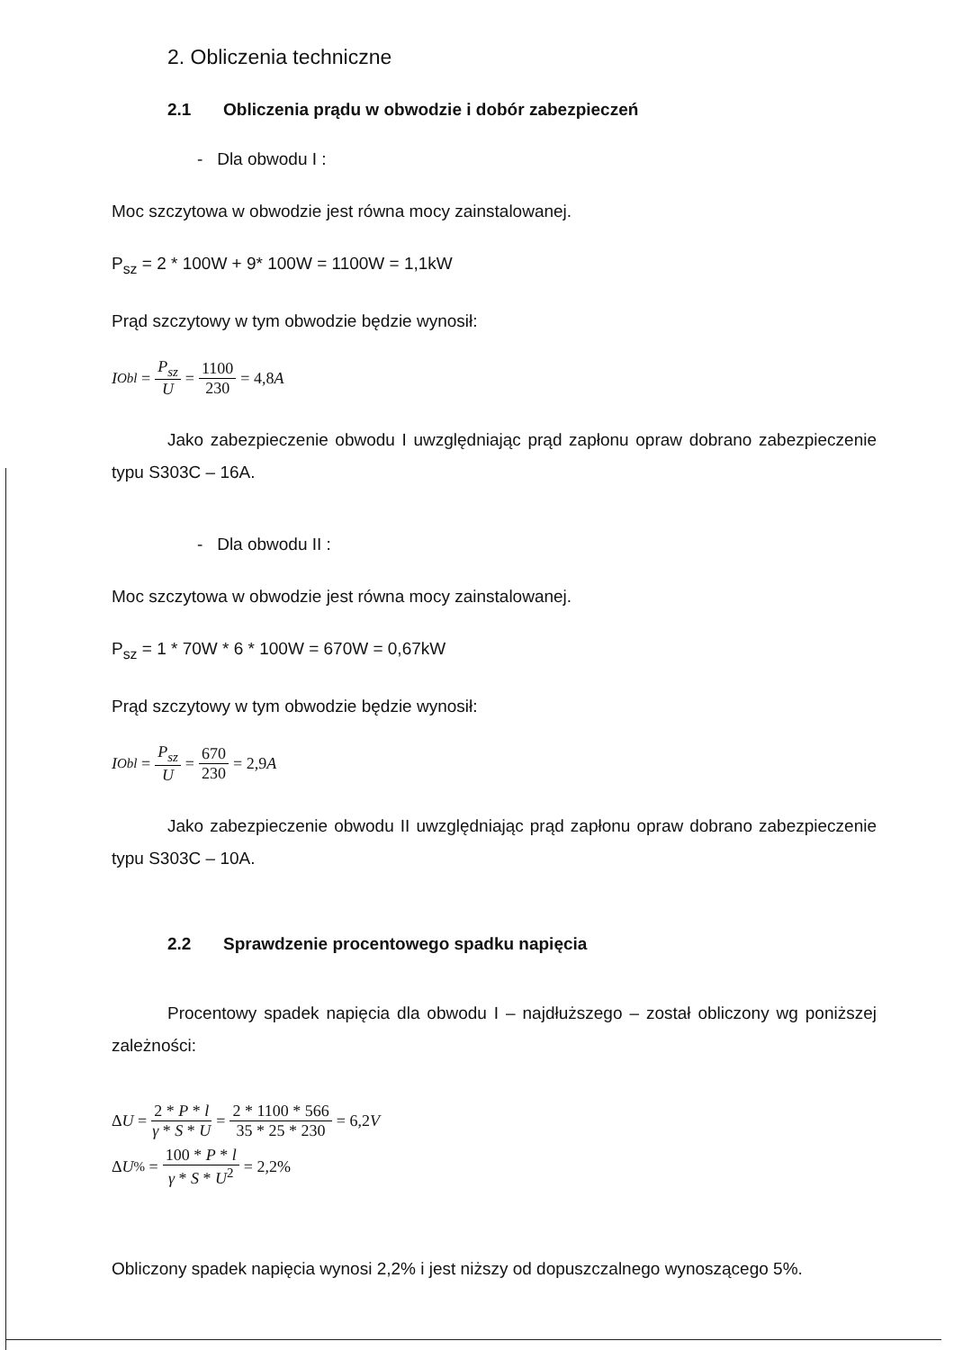2. Obliczenia techniczne
2.1 Obliczenia prądu w obwodzie i dobór zabezpieczeń
- Dla obwodu I :
Moc szczytowa w obwodzie jest równa mocy zainstalowanej.
P<sub>sz</sub> = 2 * 100W + 9* 100W = 1100W = 1,1kW
Prąd szczytowy w tym obwodzie będzie wynosił:
I<sub>Obl</sub> = P<sub>sz</sub> U = 1100 230 = 4,8 A
Jako zabezpieczenie obwodu I uwzględniając prąd zapłonu opraw dobrano zabezpieczenie typu S303C – 16A.
- Dla obwodu II :
Moc szczytowa w obwodzie jest równa mocy zainstalowanej.
P<sub>sz</sub> = 1 * 70W * 6 * 100W = 670W = 0,67kW
Prąd szczytowy w tym obwodzie będzie wynosił:
I<sub>Obl</sub> = P<sub>sz</sub> U = 670 230 = 2,9 A
Jako zabezpieczenie obwodu II uwzględniając prąd zapłonu opraw dobrano zabezpieczenie typu S303C – 10A.
2.2 Sprawdzenie procentowego spadku napięcia
Procentowy spadek napięcia dla obwodu I – najdłuższego – został obliczony wg poniższej zależności:
Δ U = 2 * P * l γ * S * U = 2 * 1100 * 566 35 * 25 * 230 = 6,2 V
Δ U<sub>%</sub> = 100 * P * l γ * S * U<sup>2</sup> = 2,2%
Obliczony spadek napięcia wynosi 2,2% i jest niższy od dopuszczalnego wynoszącego 5%.